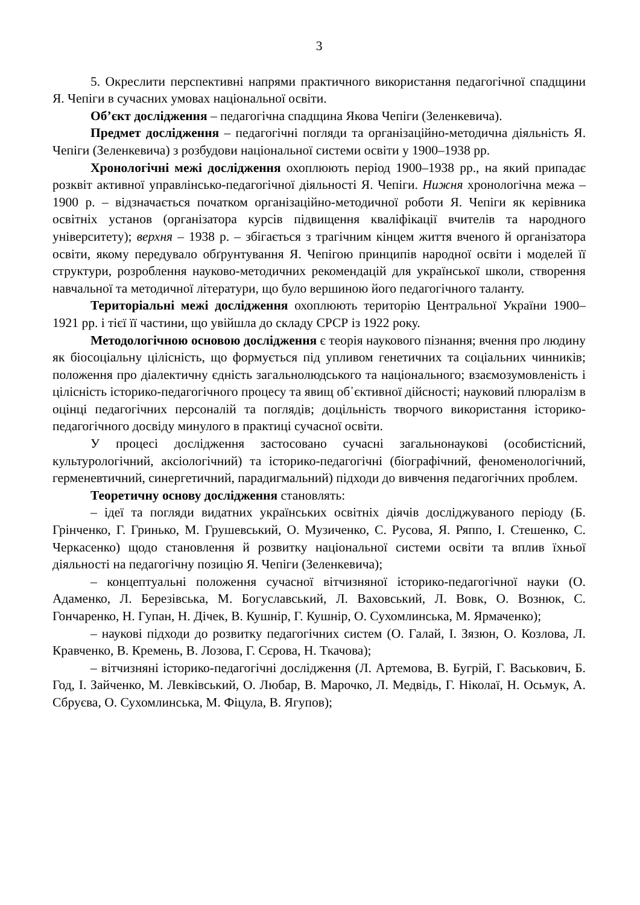3
5. Окреслити перспективні напрями практичного використання педагогічної спадщини Я. Чепіги в сучасних умовах національної освіти.
Об’єкт дослідження – педагогічна спадщина Якова Чепіги (Зеленкевича).
Предмет дослідження – педагогічні погляди та організаційно-методична діяльність Я. Чепіги (Зеленкевича) з розбудови національної системи освіти у 1900–1938 рр.
Хронологічні межі дослідження охоплюють період 1900–1938 рр., на який припадає розквіт активної управлінсько-педагогічної діяльності Я. Чепіги. Нижня хронологічна межа – 1900 р. – відзначається початком організаційно-методичної роботи Я. Чепіги як керівника освітніх установ (організатора курсів підвищення кваліфікації вчителів та народного університету); верхня – 1938 р. – збігається з трагічним кінцем життя вченого й організатора освіти, якому передувало обґрунтування Я. Чепігою принципів народної освіти і моделей її структури, розроблення науково-методичних рекомендацій для української школи, створення навчальної та методичної літератури, що було вершиною його педагогічного таланту.
Територіальні межі дослідження охоплюють територію Центральної України 1900–1921 рр. і тієї її частини, що увійшла до складу СРСР із 1922 року.
Методологічною основою дослідження є теорія наукового пізнання; вчення про людину як біосоціальну цілісність, що формується під упливом генетичних та соціальних чинників; положення про діалектичну єдність загальнолюдського та національного; взаємозумовленість і цілісність історико-педагогічного процесу та явищ об᾿єктивної дійсності; науковий плюралізм в оцінці педагогічних персоналій та поглядів; доцільність творчого використання історико-педагогічного досвіду минулого в практиці сучасної освіти.
У процесі дослідження застосовано сучасні загальнонаукові (особистісний, культурологічний, аксіологічний) та історико-педагогічні (біографічний, феноменологічний, герменевтичний, синергетичний, парадигмальний) підходи до вивчення педагогічних проблем.
Теоретичну основу дослідження становлять:
– ідеї та погляди видатних українських освітніх діячів досліджуваного періоду (Б. Грінченко, Г. Гринько, М. Грушевський, О. Музиченко, С. Русова, Я. Ряппо, І. Стешенко, С. Черкасенко) щодо становлення й розвитку національної системи освіти та вплив їхньої діяльності на педагогічну позицію Я. Чепіги (Зеленкевича);
– концептуальні положення сучасної вітчизняної історико-педагогічної науки (О. Адаменко, Л. Березівська, М. Богуславський, Л. Ваховський, Л. Вовк, О. Вознюк, С. Гончаренко, Н. Гупан, Н. Дічек, В. Кушнір, Г. Кушнір, О. Сухомлинська, М. Ярмаченко);
– наукові підходи до розвитку педагогічних систем (О. Галай, І. Зязюн, О. Козлова, Л. Кравченко, В. Кремень, В. Лозова, Г. Сєрова, Н. Ткачова);
– вітчизняні історико-педагогічні дослідження (Л. Артемова, В. Бугрій, Г. Васькович, Б. Год, І. Зайченко, М. Левківський, О. Любар, В. Марочко, Л. Медвідь, Г. Ніколаї, Н. Осьмук, А. Сбруєва, О. Сухомлинська, М. Фіцула, В. Ягупов);